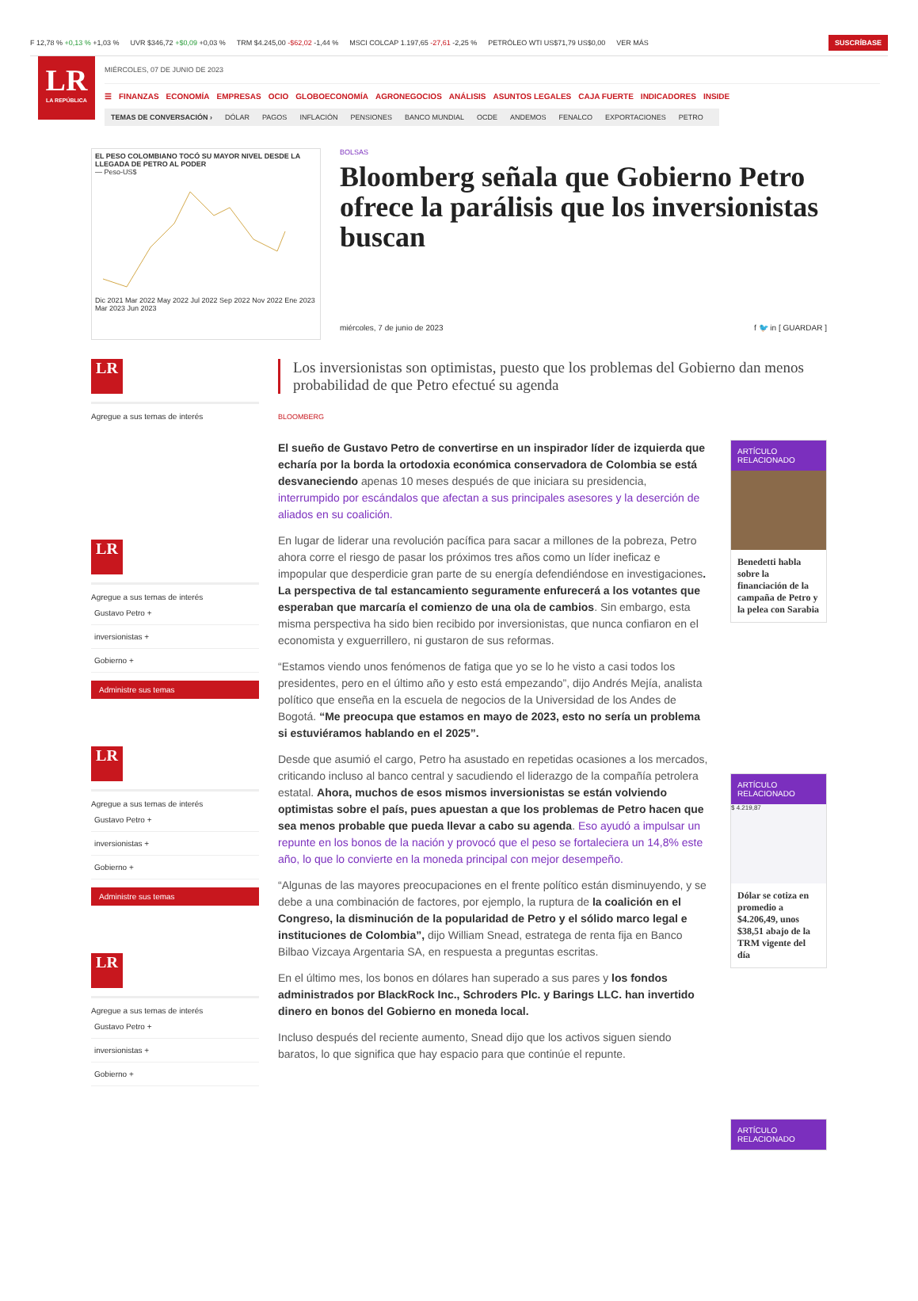F 12,78 % +0,13 % +1,03 % UVR $346,72 +$0,09 +0,03 % TRM $4.245,00 -$62,02 -1,44 % MSCI COLCAP 1.197,65 -27,61 -2,25 % PETRÓLEO WTI US$71,79 US$0,00 VER MÁS SUSCRÍBASE
LR
LA REPÚBLICA
MIÉRCOLES, 07 DE JUNIO DE 2023
☰ FINANZAS ECONOMÍA EMPRESAS OCIO GLOBOECONOMÍA AGRONEGOCIOS ANÁLISIS ASUNTOS LEGALES CAJA FUERTE INDICADORES INSIDE
TEMAS DE CONVERSACIÓN › DÓLAR PAGOS INFLACIÓN PENSIONES BANCO MUNDIAL OCDE ANDEMOS FENALCO EXPORTACIONES PETRO
EL PESO COLOMBIANO TOCÓ SU MAYOR NIVEL DESDE LA LLEGADA DE PETRO AL PODER
— Peso-US$ Dic 2021 Mar 2022 May 2022 Jul 2022 Sep 2022 Nov 2022 Ene 2023 Mar 2023 Jun 2023
BOLSAS
Bloomberg señala que Gobierno Petro ofrece la parálisis que los inversionistas buscan
miércoles, 7 de junio de 2023 f 🐦 in [ GUARDAR ]
LR
Agregue a sus temas de interés
LR
Agregue a sus temas de interés
Gustavo Petro +
inversionistas +
Gobierno +
Administre sus temas
LR
Agregue a sus temas de interés
Gustavo Petro +
inversionistas +
Gobierno +
Administre sus temas
LR
Agregue a sus temas de interés
Gustavo Petro +
inversionistas +
Gobierno +
Los inversionistas son optimistas, puesto que los problemas del Gobierno dan menos probabilidad de que Petro efectué su agenda
BLOOMBERG
El sueño de Gustavo Petro de convertirse en un inspirador líder de izquierda que echaría por la borda la ortodoxia económica conservadora de Colombia se está desvaneciendo apenas 10 meses después de que iniciara su presidencia, interrumpido por escándalos que afectan a sus principales asesores y la deserción de aliados en su coalición.
En lugar de liderar una revolución pacífica para sacar a millones de la pobreza, Petro ahora corre el riesgo de pasar los próximos tres años como un líder ineficaz e impopular que desperdicie gran parte de su energía defendiéndose en investigaciones. La perspectiva de tal estancamiento seguramente enfurecerá a los votantes que esperaban que marcaría el comienzo de una ola de cambios. Sin embargo, esta misma perspectiva ha sido bien recibido por inversionistas, que nunca confiaron en el economista y exguerrillero, ni gustaron de sus reformas.
“Estamos viendo unos fenómenos de fatiga que yo se lo he visto a casi todos los presidentes, pero en el último año y esto está empezando”, dijo Andrés Mejía, analista político que enseña en la escuela de negocios de la Universidad de los Andes de Bogotá. “Me preocupa que estamos en mayo de 2023, esto no sería un problema si estuviéramos hablando en el 2025”.
Desde que asumió el cargo, Petro ha asustado en repetidas ocasiones a los mercados, criticando incluso al banco central y sacudiendo el liderazgo de la compañía petrolera estatal. Ahora, muchos de esos mismos inversionistas se están volviendo optimistas sobre el país, pues apuestan a que los problemas de Petro hacen que sea menos probable que pueda llevar a cabo su agenda. Eso ayudó a impulsar un repunte en los bonos de la nación y provocó que el peso se fortaleciera un 14,8% este año, lo que lo convierte en la moneda principal con mejor desempeño.
“Algunas de las mayores preocupaciones en el frente político están disminuyendo, y se debe a una combinación de factores, por ejemplo, la ruptura de la coalición en el Congreso, la disminución de la popularidad de Petro y el sólido marco legal e instituciones de Colombia”, dijo William Snead, estratega de renta fija en Banco Bilbao Vizcaya Argentaria SA, en respuesta a preguntas escritas.
En el último mes, los bonos en dólares han superado a sus pares y los fondos administrados por BlackRock Inc., Schroders Plc. y Barings LLC. han invertido dinero en bonos del Gobierno en moneda local.
Incluso después del reciente aumento, Snead dijo que los activos siguen siendo baratos, lo que significa que hay espacio para que continúe el repunte.
ARTÍCULO RELACIONADO
Benedetti habla sobre la financiación de la campaña de Petro y la pelea con Sarabia
ARTÍCULO RELACIONADO
$ 4.219,87
Dólar se cotiza en promedio a $4.206,49, unos $38,51 abajo de la TRM vigente del día
ARTÍCULO RELACIONADO